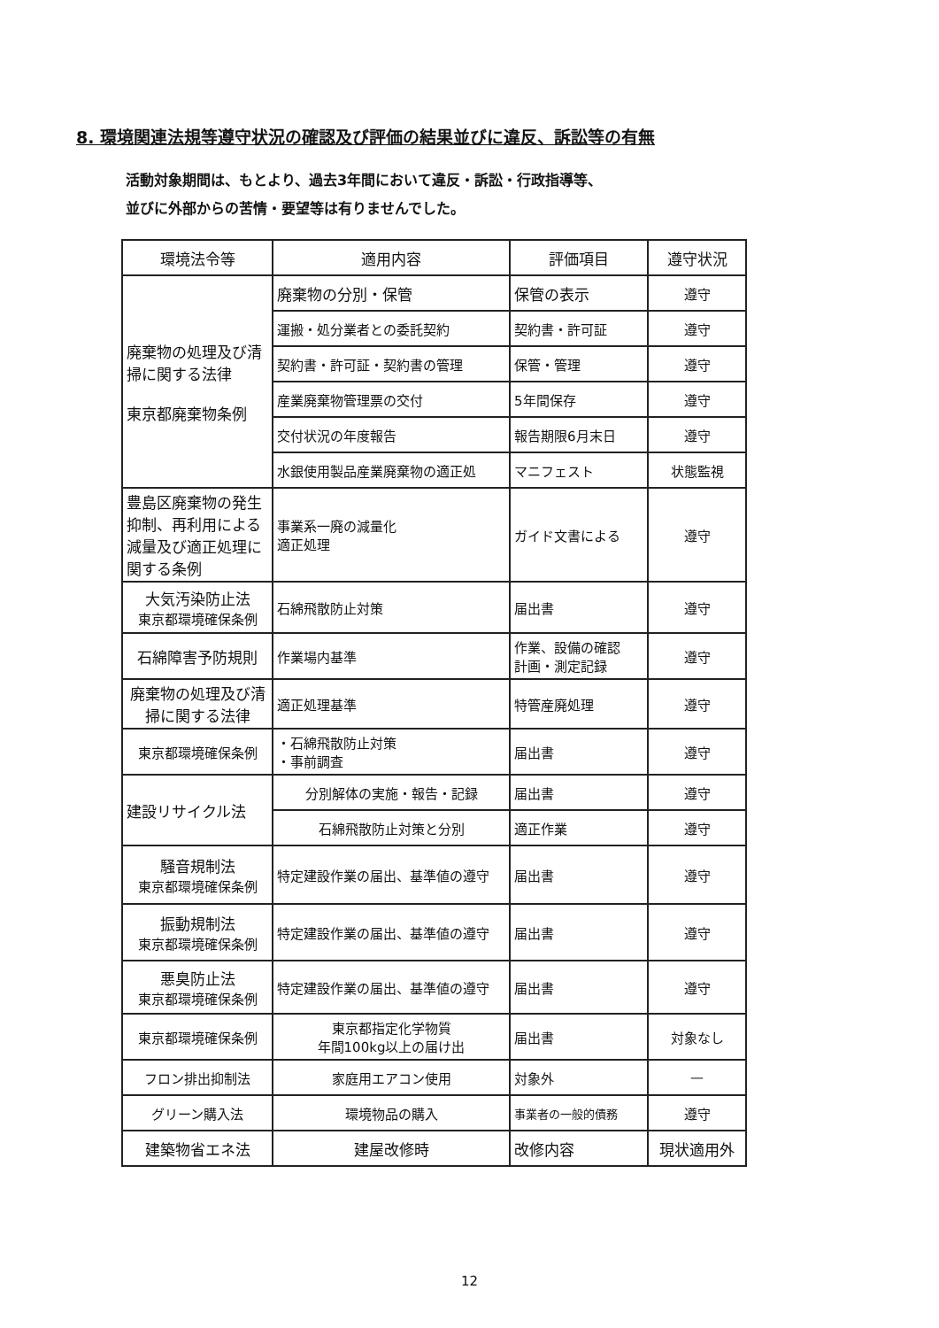8. 環境関連法規等遵守状況の確認及び評価の結果並びに違反、訴訟等の有無
活動対象期間は、もとより、過去3年間において違反・訴訟・行政指導等、
並びに外部からの苦情・要望等は有りませんでした。
| 環境法令等 | 適用内容 | 評価項目 | 遵守状況 |
| --- | --- | --- | --- |
| 廃棄物の処理及び清掃に関する法律 東京都廃棄物条例 | 廃棄物の分別・保管 | 保管の表示 | 遵守 |
| | 運搬・処分業者との委託契約 | 契約書・許可証 | 遵守 |
| | 契約書・許可証・契約書の管理 | 保管・管理 | 遵守 |
| | 産業廃棄物管理票の交付 | 5年間保存 | 遵守 |
| | 交付状況の年度報告 | 報告期限6月末日 | 遵守 |
| | 水銀使用製品産業廃棄物の適正処 | マニフェスト | 状態監視 |
| 豊島区廃棄物の発生抑制、再利用による減量及び適正処理に関する条例 | 事業系一廃の減量化 適正処理 | ガイド文書による | 遵守 |
| 大気汚染防止法 東京都環境確保条例 | 石綿飛散防止対策 | 届出書 | 遵守 |
| 石綿障害予防規則 | 作業場内基準 | 作業、設備の確認 計画・測定記録 | 遵守 |
| 廃棄物の処理及び清掃に関する法律 | 適正処理基準 | 特管産廃処理 | 遵守 |
| 東京都環境確保条例 | ・石綿飛散防止対策 ・事前調査 | 届出書 | 遵守 |
| 建設リサイクル法 | 分別解体の実施・報告・記録 | 届出書 | 遵守 |
| | 石綿飛散防止対策と分別 | 適正作業 | 遵守 |
| 騒音規制法 東京都環境確保条例 | 特定建設作業の届出、基準値の遵守 | 届出書 | 遵守 |
| 振動規制法 東京都環境確保条例 | 特定建設作業の届出、基準値の遵守 | 届出書 | 遵守 |
| 悪臭防止法 東京都環境確保条例 | 特定建設作業の届出、基準値の遵守 | 届出書 | 遵守 |
| 東京都環境確保条例 | 東京都指定化学物質 年間100kg以上の届け出 | 届出書 | 対象なし |
| フロン排出抑制法 | 家庭用エアコン使用 | 対象外 | — |
| グリーン購入法 | 環境物品の購入 | 事業者の一般的債務 | 遵守 |
| 建築物省エネ法 | 建屋改修時 | 改修内容 | 現状適用外 |
12